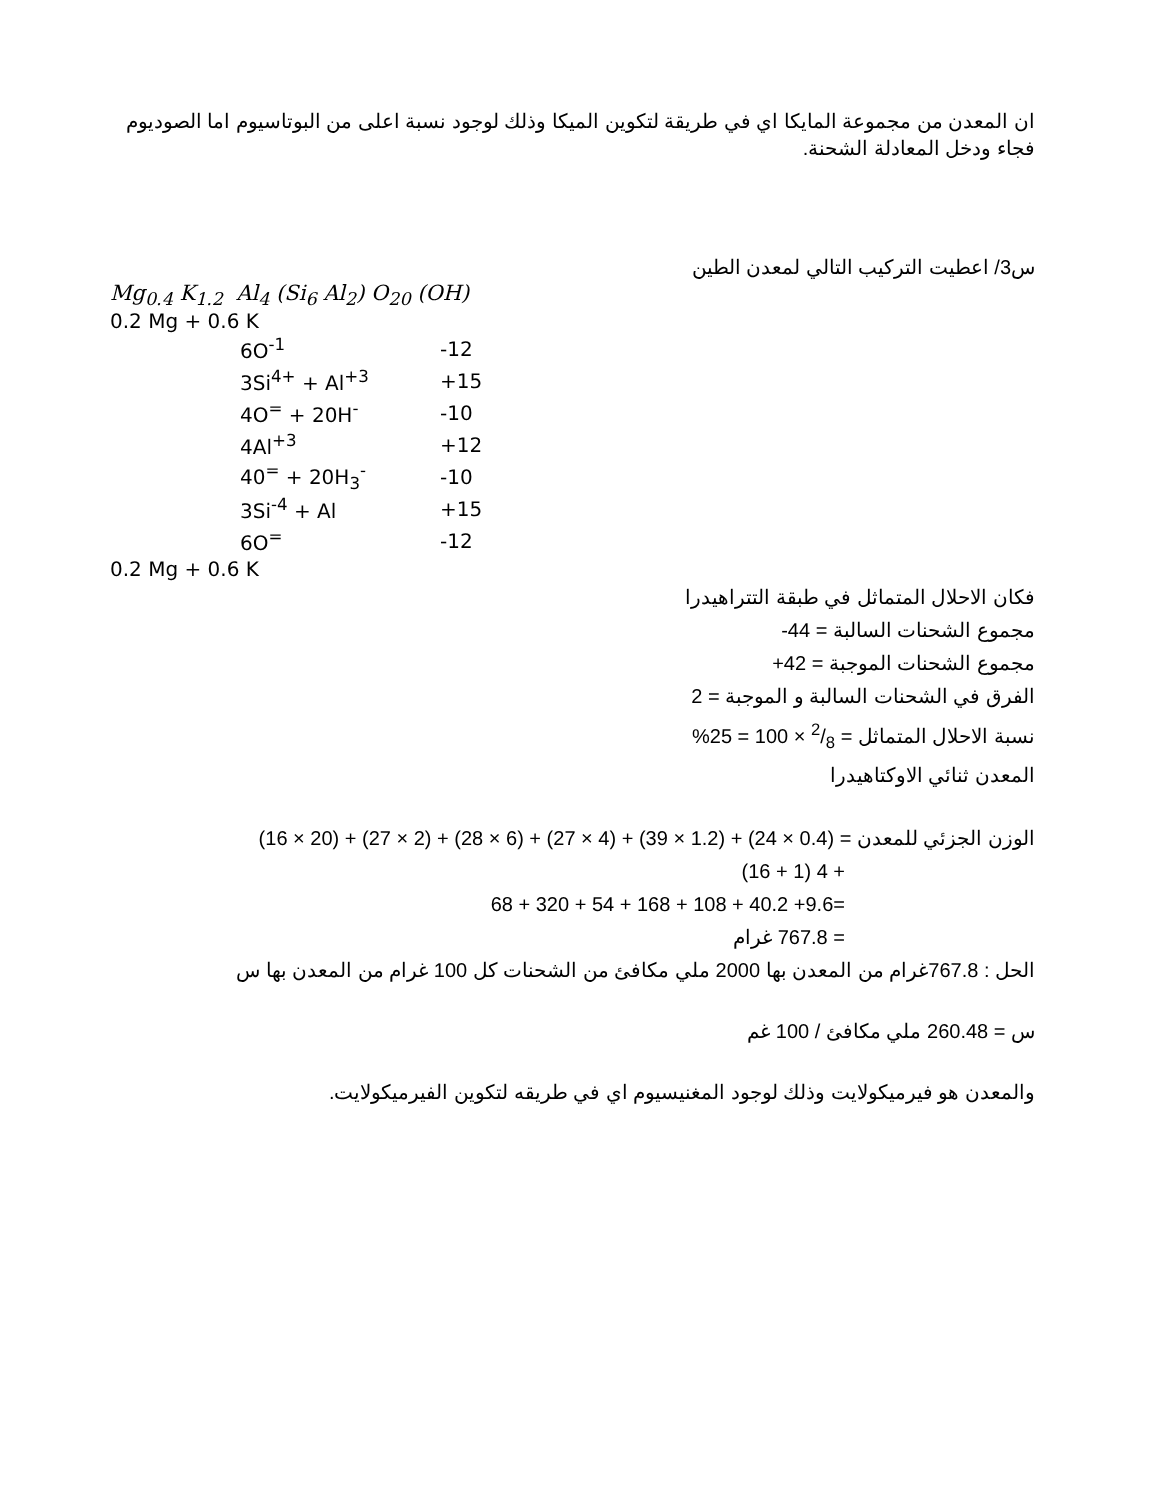ان المعدن من مجموعة المايكا اي في طريقة لتكوين الميكا وذلك لوجود نسبة اعلى من البوتاسيوم اما الصوديوم فجاء ودخل المعادلة الشحنة.
س3/ اعطيت التركيب التالي لمعدن الطين
Mg<sub>0.4</sub> K<sub>1.2</sub> Al<sub>4</sub> (Si<sub>6</sub> Al<sub>2</sub>) O<sub>20</sub> (OH)
0.2 Mg + 0.6 K
| | 6O<sup>-1</sup> | -12 |
| | 3Si<sup>4+</sup> + Al<sup>+3</sup> | +15 |
| | 4O<sup>=</sup> + 20H<sup>-</sup> | -10 |
| | 4Al<sup>+3</sup> | +12 |
| | 40<sup>=</sup> + 20H<sub>3</sub><sup>-</sup> | -10 |
| | 3Si<sup>-4</sup> + Al | +15 |
| | 6O<sup>=</sup> | -12 |
0.2 Mg + 0.6 K
فكان الاحلال المتماثل في طبقة التتراهيدرا
مجموع الشحنات السالبة = 44-
مجموع الشحنات الموجبة = 42+
الفرق في الشحنات السالبة و الموجبة = 2
نسبة الاحلال المتماثل = 2/8 × 100 = 25%
المعدن ثنائي الاوكتاهيدرا
الوزن الجزئي للمعدن = (0.4 × 24) + (1.2 × 39) + (4 × 27) + (6 × 28) + (2 × 27) + (20 × 16)
+ 4 (1 + 16)
=9.6+ 40.2 + 108 + 168 + 54 + 320 + 68
= 767.8 غرام
الحل : 767.8غرام من المعدن بها 2000 ملي مكافئ من الشحنات كل 100 غرام من المعدن بها س
س = 260.48 ملي مكافئ / 100 غم
والمعدن هو فيرميكولايت وذلك لوجود المغنيسيوم اي في طريقه لتكوين الفيرميكولايت.